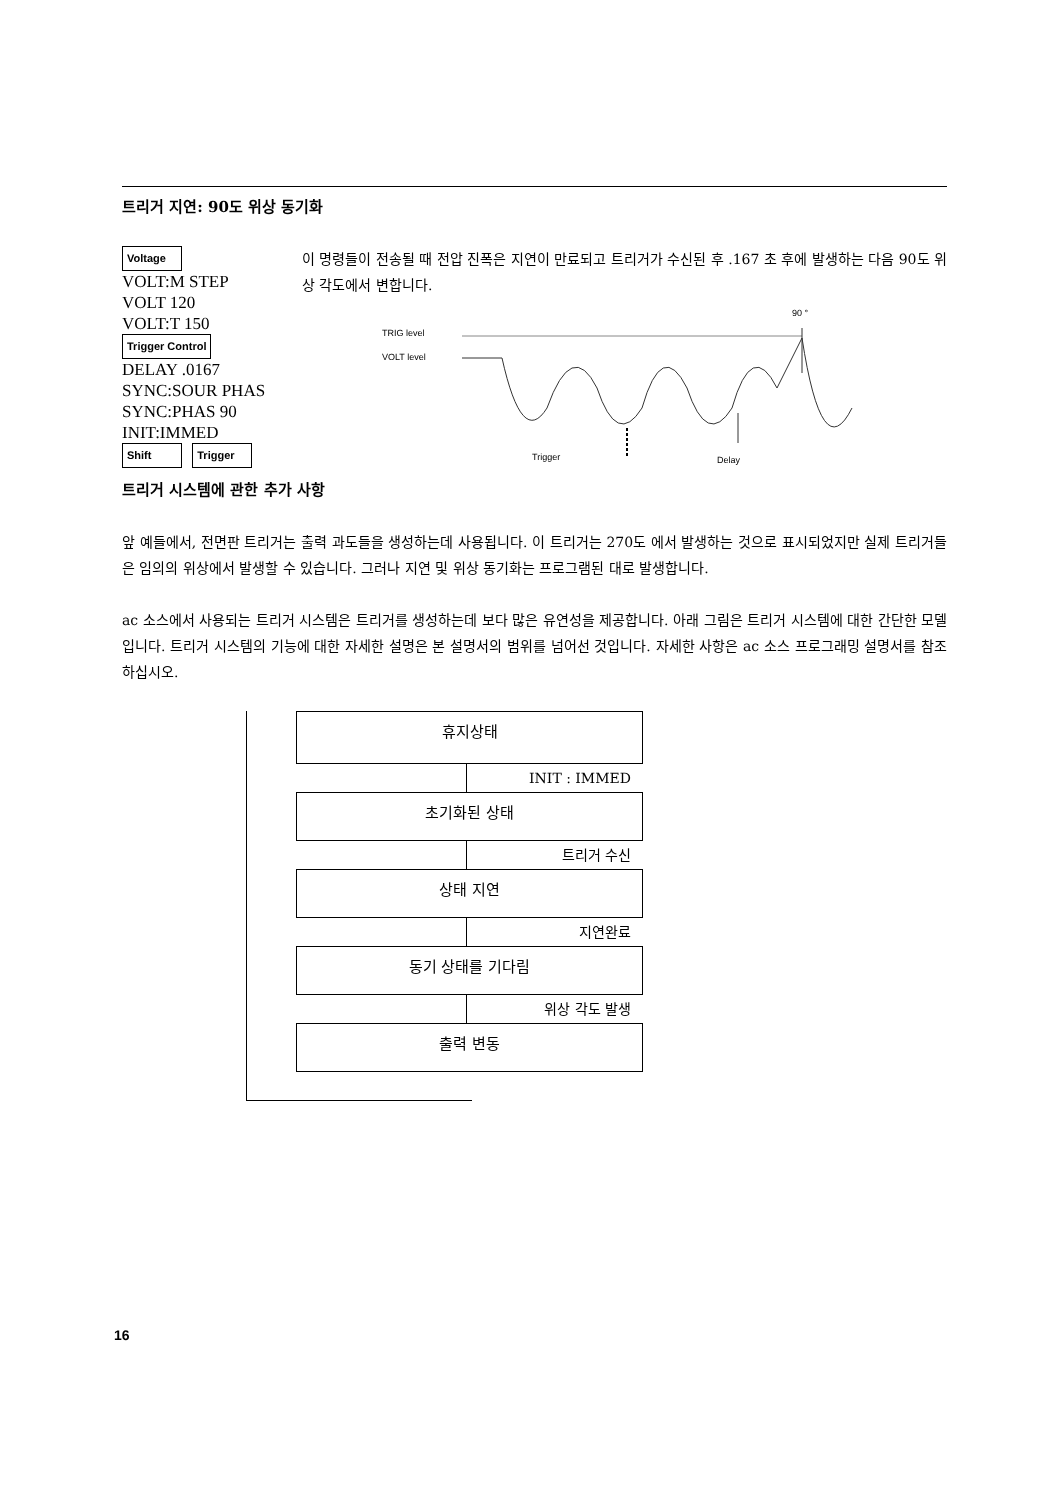트리거 지연: 90도 위상 동기화
Voltage
VOLT:M STEP
VOLT 120
VOLT:T 150
Trigger Control
DELAY .0167
SYNC:SOUR PHAS
SYNC:PHAS 90
INIT:IMMED
Shift Trigger
이 명령들이 전송될 때 전압 진폭은 지연이 만료되고 트리거가 수신된 후 .167 초 후에 발생하는 다음 90도 위상 각도에서 변합니다.
90 °
TRIG level
VOLT level
Trigger
Delay
트리거 시스템에 관한 추가 사항
앞 예들에서, 전면판 트리거는 출력 과도들을 생성하는데 사용됩니다. 이 트리거는 270도 에서 발생하는 것으로 표시되었지만 실제 트리거들은 임의의 위상에서 발생할 수 있습니다. 그러나 지연 및 위상 동기화는 프로그램된 대로 발생합니다.
ac 소스에서 사용되는 트리거 시스템은 트리거를 생성하는데 보다 많은 유연성을 제공합니다. 아래 그림은 트리거 시스템에 대한 간단한 모델입니다. 트리거 시스템의 기능에 대한 자세한 설명은 본 설명서의 범위를 넘어선 것입니다. 자세한 사항은 ac 소스 프로그래밍 설명서를 참조하십시오.
휴지상태
INIT : IMMED
초기화된 상태
트리거 수신
상태 지연
지연완료
동기 상태를 기다림
위상 각도 발생
출력 변동
16